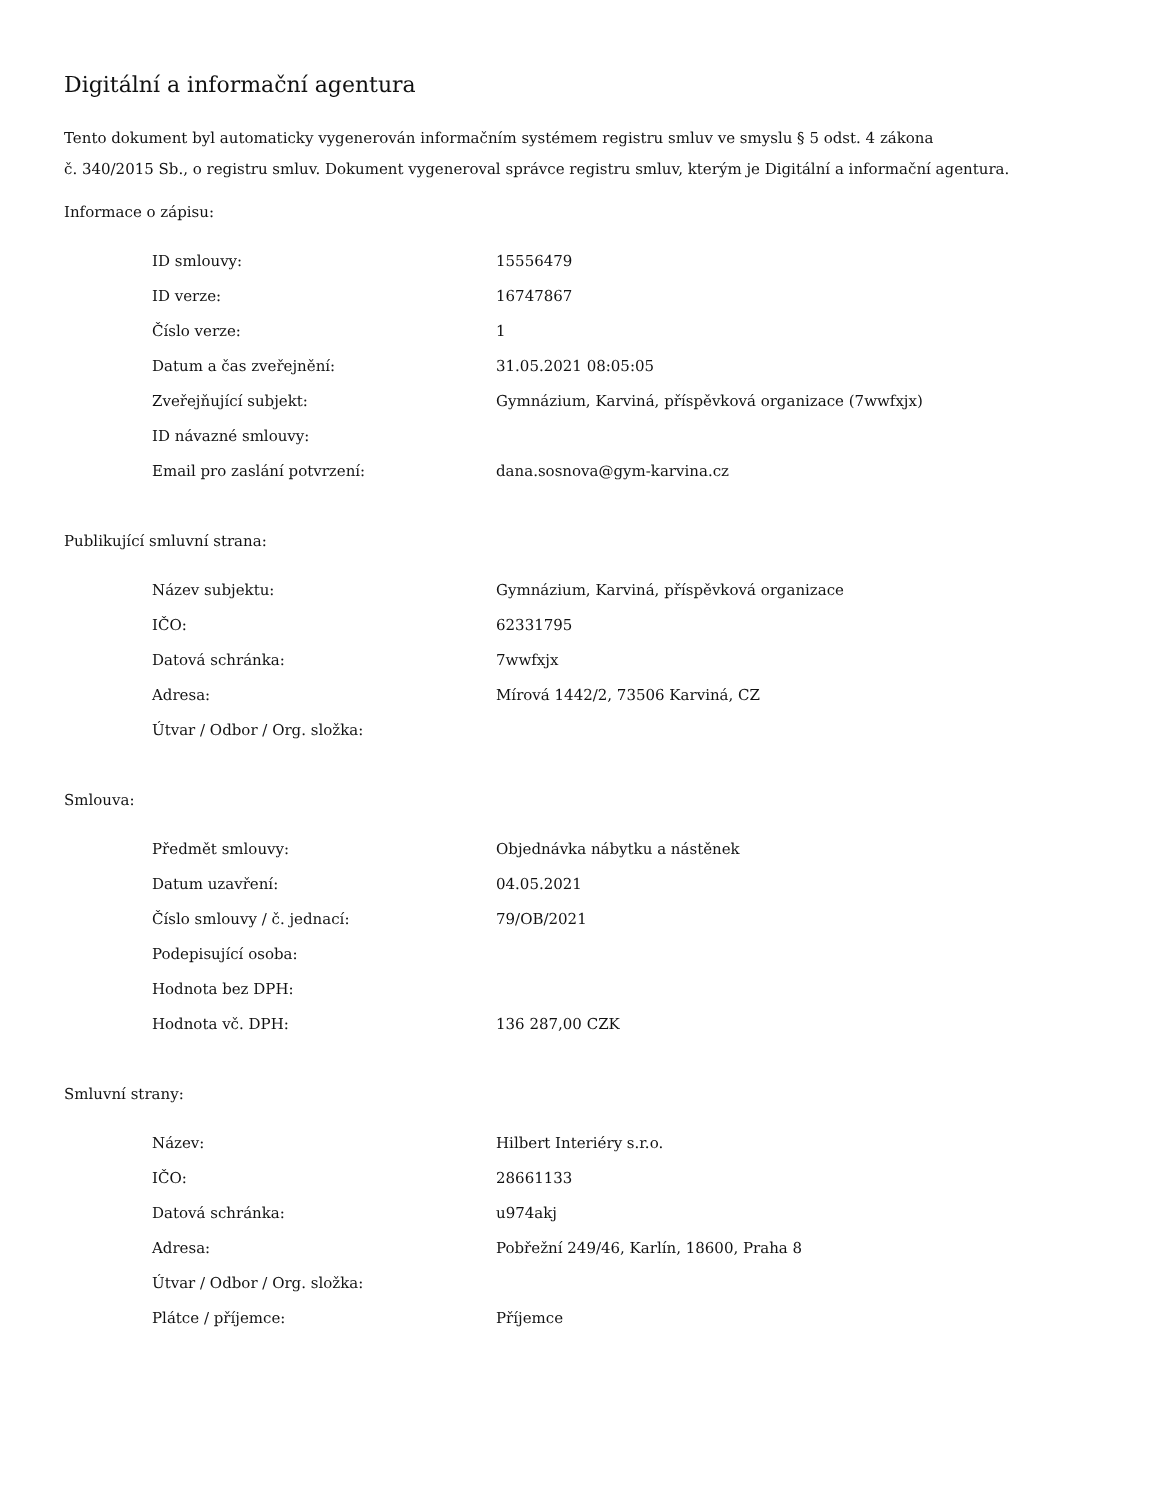Digitální a informační agentura
Tento dokument byl automaticky vygenerován informačním systémem registru smluv ve smyslu § 5 odst. 4 zákona
č. 340/2015 Sb., o registru smluv. Dokument vygeneroval správce registru smluv, kterým je Digitální a informační agentura.
Informace o zápisu:
| ID smlouvy: | 15556479 |
| ID verze: | 16747867 |
| Číslo verze: | 1 |
| Datum a čas zveřejnění: | 31.05.2021 08:05:05 |
| Zveřejňující subjekt: | Gymnázium, Karviná, příspěvková organizace (7wwfxjx) |
| ID návazné smlouvy: | |
| Email pro zaslání potvrzení: | dana.sosnova@gym-karvina.cz |
Publikující smluvní strana:
| Název subjektu: | Gymnázium, Karviná, příspěvková organizace |
| IČO: | 62331795 |
| Datová schránka: | 7wwfxjx |
| Adresa: | Mírová 1442/2, 73506 Karviná, CZ |
| Útvar / Odbor / Org. složka: | |
Smlouva:
| Předmět smlouvy: | Objednávka nábytku a nástěnek |
| Datum uzavření: | 04.05.2021 |
| Číslo smlouvy / č. jednací: | 79/OB/2021 |
| Podepisující osoba: | |
| Hodnota bez DPH: | |
| Hodnota vč. DPH: | 136 287,00 CZK |
Smluvní strany:
| Název: | Hilbert Interiéry s.r.o. |
| IČO: | 28661133 |
| Datová schránka: | u974akj |
| Adresa: | Pobřežní 249/46, Karlín, 18600, Praha 8 |
| Útvar / Odbor / Org. složka: | |
| Plátce / příjemce: | Příjemce |